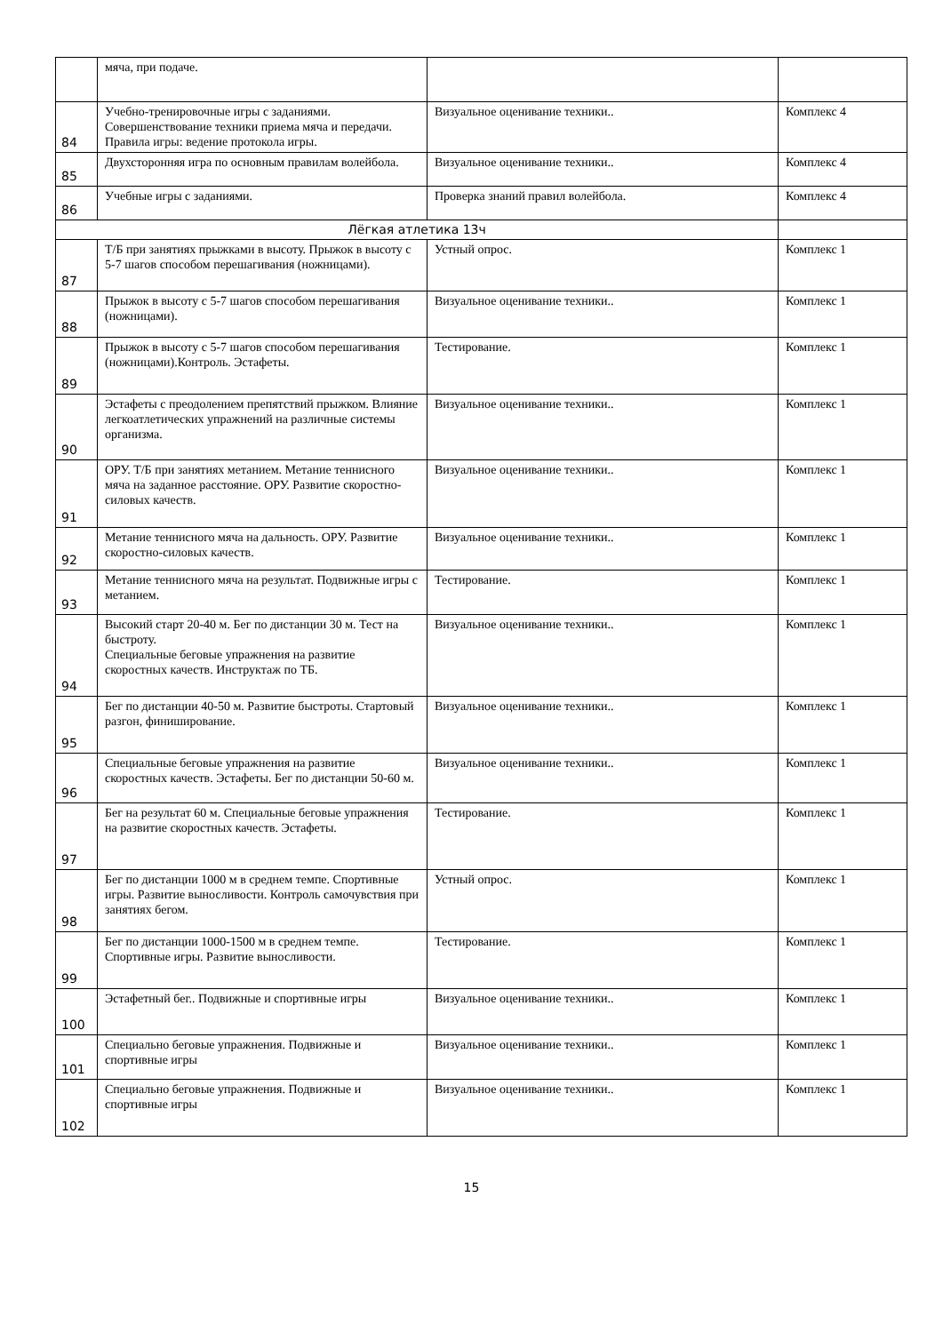| | мяча, при подаче. | | |
| 84 | Учебно-тренировочные игры с заданиями. Совершенствование техники приема мяча и передачи. Правила игры: ведение протокола игры. | Визуальное оценивание техники.. | Комплекс 4 |
| 85 | Двухсторонняя игра по основным правилам волейбола. | Визуальное оценивание техники.. | Комплекс 4 |
| 86 | Учебные игры с заданиями. | Проверка знаний правил волейбола. | Комплекс 4 |
| Лёгкая атлетика 13ч | | | |
| 87 | Т/Б при занятиях прыжками в высоту. Прыжок в высоту с 5-7 шагов способом перешагивания (ножницами). | Устный опрос. | Комплекс 1 |
| 88 | Прыжок в высоту с 5-7 шагов способом перешагивания (ножницами). | Визуальное оценивание техники.. | Комплекс 1 |
| 89 | Прыжок в высоту с 5-7 шагов способом перешагивания (ножницами).Контроль. Эстафеты. | Тестирование. | Комплекс 1 |
| 90 | Эстафеты с преодолением препятствий прыжком. Влияние легкоатлетических упражнений на различные системы организма. | Визуальное оценивание техники.. | Комплекс 1 |
| 91 | ОРУ. Т/Б при занятиях метанием. Метание теннисного мяча на заданное расстояние. ОРУ. Развитие скоростно-силовых качеств. | Визуальное оценивание техники.. | Комплекс 1 |
| 92 | Метание теннисного мяча на дальность. ОРУ. Развитие скоростно-силовых качеств. | Визуальное оценивание техники.. | Комплекс 1 |
| 93 | Метание теннисного мяча на результат. Подвижные игры с метанием. | Тестирование. | Комплекс 1 |
| 94 | Высокий старт 20-40 м. Бег по дистанции 30 м. Тест на быстроту. Специальные беговые упражнения на развитие скоростных качеств. Инструктаж по ТБ. | Визуальное оценивание техники.. | Комплекс 1 |
| 95 | Бег по дистанции 40-50 м. Развитие быстроты. Стартовый разгон, финиширование. | Визуальное оценивание техники.. | Комплекс 1 |
| 96 | Специальные беговые упражнения на развитие скоростных качеств. Эстафеты. Бег по дистанции 50-60 м. | Визуальное оценивание техники.. | Комплекс 1 |
| 97 | Бег на результат 60 м. Специальные беговые упражнения на развитие скоростных качеств. Эстафеты. | Тестирование. | Комплекс 1 |
| 98 | Бег по дистанции 1000 м в среднем темпе. Спортивные игры. Развитие выносливости. Контроль самочувствия при занятиях бегом. | Устный опрос. | Комплекс 1 |
| 99 | Бег по дистанции 1000-1500 м в среднем темпе. Спортивные игры. Развитие выносливости. | Тестирование. | Комплекс 1 |
| 100 | Эстафетный бег.. Подвижные и спортивные игры | Визуальное оценивание техники.. | Комплекс 1 |
| 101 | Специально беговые упражнения. Подвижные и спортивные игры | Визуальное оценивание техники.. | Комплекс 1 |
| 102 | Специально беговые упражнения. Подвижные и спортивные игры | Визуальное оценивание техники.. | Комплекс 1 |
15